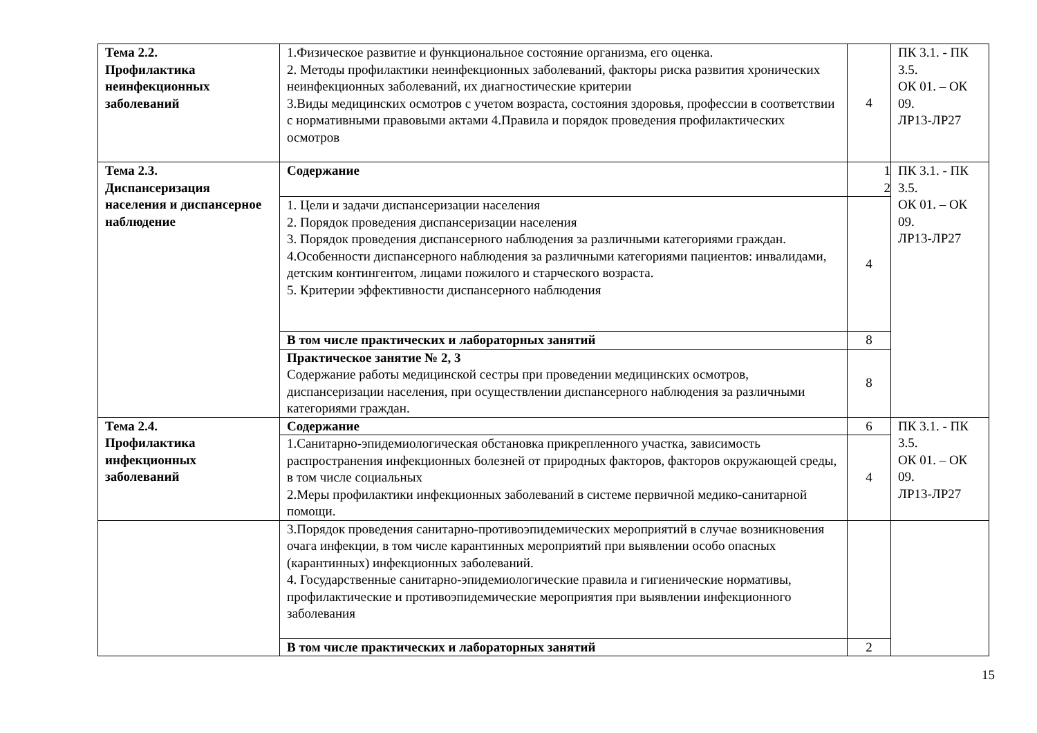| Тема 2.2. Профилактика неинфекционных заболеваний | 1.Физическое развитие и функциональное состояние организма, его оценка. 2. Методы профилактики неинфекционных заболеваний, факторы риска развития хронических неинфекционных заболеваний, их диагностические критерии 3.Виды медицинских осмотров с учетом возраста, состояния здоровья, профессии в соответствии с нормативными правовыми актами 4.Правила и порядок проведения профилактических осмотров | 4 | ПК 3.1. - ПК 3.5. ОК 01. – ОК 09. ЛР13-ЛР27 |
| Тема 2.3. Диспансеризация населения и диспансерное наблюдение | Содержание | 1 2 | ПК 3.1. - ПК 3.5. ОК 01. – ОК 09. ЛР13-ЛР27 |
| | 1. Цели и задачи диспансеризации населения 2. Порядок проведения диспансеризации населения 3. Порядок проведения диспансерного наблюдения за различными категориями граждан. 4.Особенности диспансерного наблюдения за различными категориями пациентов: инвалидами, детским контингентом, лицами пожилого и старческого возраста. 5. Критерии эффективности диспансерного наблюдения | 4 | |
| | В том числе практических и лабораторных занятий | 8 | |
| | Практическое занятие № 2, 3 Содержание работы медицинской сестры при проведении медицинских осмотров, диспансеризации населения, при осуществлении диспансерного наблюдения за различными категориями граждан. | 8 | |
| Тема 2.4. Профилактика инфекционных заболеваний | Содержание | 6 | ПК 3.1. - ПК 3.5. ОК 01. – ОК 09. ЛР13-ЛР27 |
| | 1.Санитарно-эпидемиологическая обстановка прикрепленного участка, зависимость распространения инфекционных болезней от природных факторов, факторов окружающей среды, в том числе социальных 2.Меры профилактики инфекционных заболеваний в системе первичной медико-санитарной помощи. | 4 | |
| | 3.Порядок проведения санитарно-противоэпидемических мероприятий в случае возникновения очага инфекции, в том числе карантинных мероприятий при выявлении особо опасных (карантинных) инфекционных заболеваний. 4. Государственные санитарно-эпидемиологические правила и гигиенические нормативы, профилактические и противоэпидемические мероприятия при выявлении инфекционного заболевания | | |
| | В том числе практических и лабораторных занятий | 2 | |
15